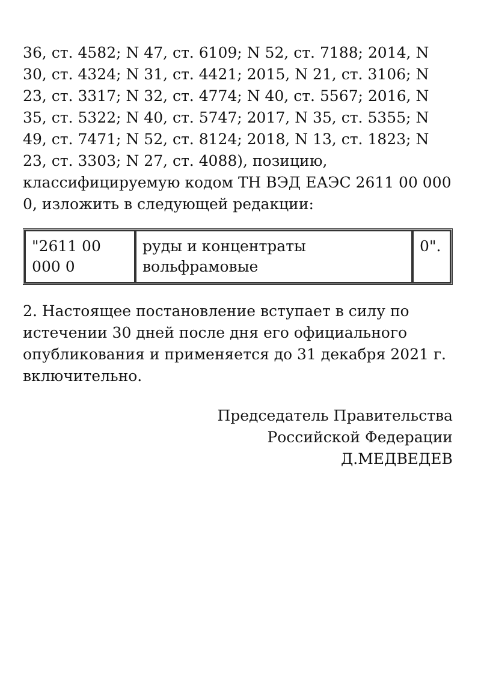36, ст. 4582; N 47, ст. 6109; N 52, ст. 7188; 2014, N 30, ст. 4324; N 31, ст. 4421; 2015, N 21, ст. 3106; N 23, ст. 3317; N 32, ст. 4774; N 40, ст. 5567; 2016, N 35, ст. 5322; N 40, ст. 5747; 2017, N 35, ст. 5355; N 49, ст. 7471; N 52, ст. 8124; 2018, N 13, ст. 1823; N 23, ст. 3303; N 27, ст. 4088), позицию, классифицируемую кодом ТН ВЭД ЕАЭС 2611 00 000 0, изложить в следующей редакции:
| "2611 00 000 0 | руды и концентраты вольфрамовые | 0". |
2. Настоящее постановление вступает в силу по истечении 30 дней после дня его официального опубликования и применяется до 31 декабря 2021 г. включительно.
Председатель Правительства
Российской Федерации
Д.МЕДВЕДЕВ